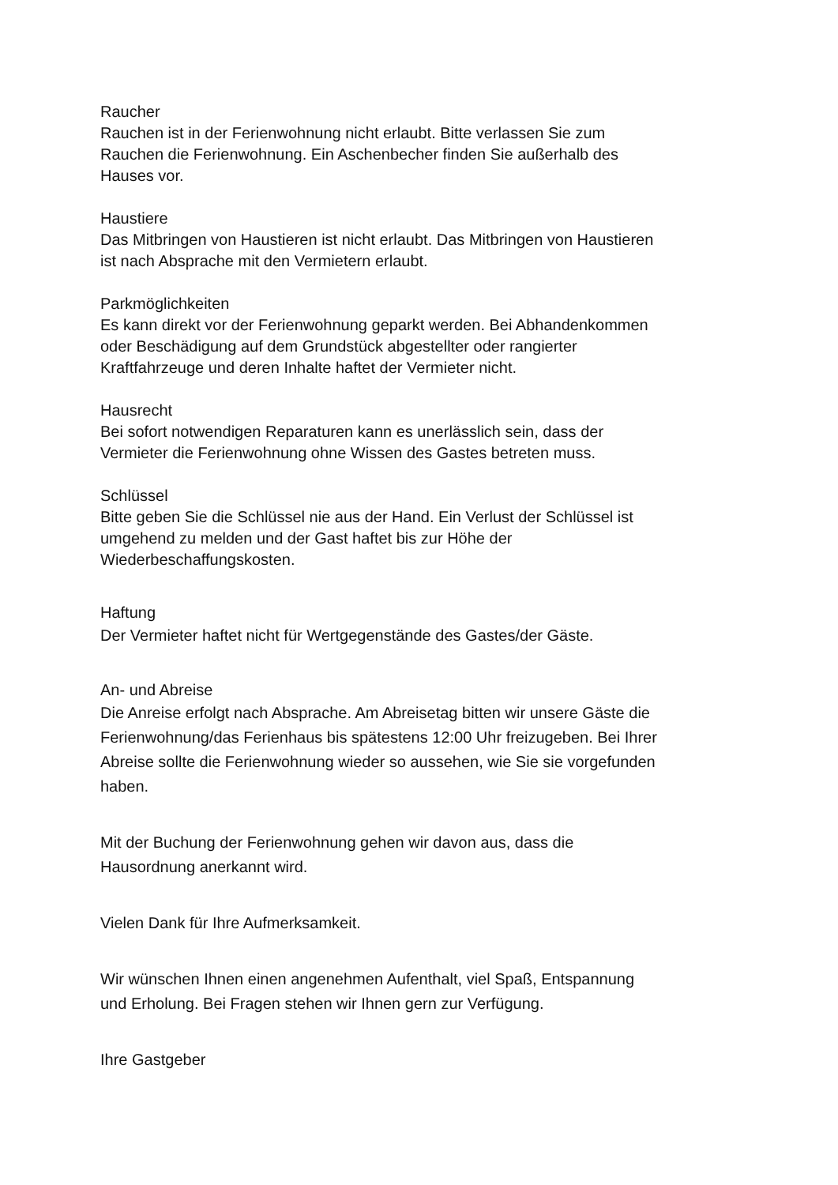Raucher
Rauchen ist in der Ferienwohnung nicht erlaubt. Bitte verlassen Sie zum
Rauchen die Ferienwohnung. Ein Aschenbecher finden Sie außerhalb des
Hauses vor.
Haustiere
Das Mitbringen von Haustieren ist nicht erlaubt. Das Mitbringen von Haustieren
ist nach Absprache mit den Vermietern erlaubt.
Parkmöglichkeiten
Es kann direkt vor der Ferienwohnung geparkt werden. Bei Abhandenkommen
oder Beschädigung auf dem Grundstück abgestellter oder rangierter
Kraftfahrzeuge und deren Inhalte haftet der Vermieter nicht.
Hausrecht
Bei sofort notwendigen Reparaturen kann es unerlässlich sein, dass der
Vermieter die Ferienwohnung ohne Wissen des Gastes betreten muss.
Schlüssel
Bitte geben Sie die Schlüssel nie aus der Hand. Ein Verlust der Schlüssel ist
umgehend zu melden und der Gast haftet bis zur Höhe der
Wiederbeschaffungskosten.
Haftung
Der Vermieter haftet nicht für Wertgegenstände des Gastes/der Gäste.
An- und Abreise
Die Anreise erfolgt nach Absprache. Am Abreisetag bitten wir unsere Gäste die
Ferienwohnung/das Ferienhaus bis spätestens 12:00 Uhr freizugeben. Bei Ihrer
Abreise sollte die Ferienwohnung wieder so aussehen, wie Sie sie vorgefunden
haben.
Mit der Buchung der Ferienwohnung gehen wir davon aus, dass die
Hausordnung anerkannt wird.
Vielen Dank für Ihre Aufmerksamkeit.
Wir wünschen Ihnen einen angenehmen Aufenthalt, viel Spaß, Entspannung
und Erholung. Bei Fragen stehen wir Ihnen gern zur Verfügung.
Ihre Gastgeber